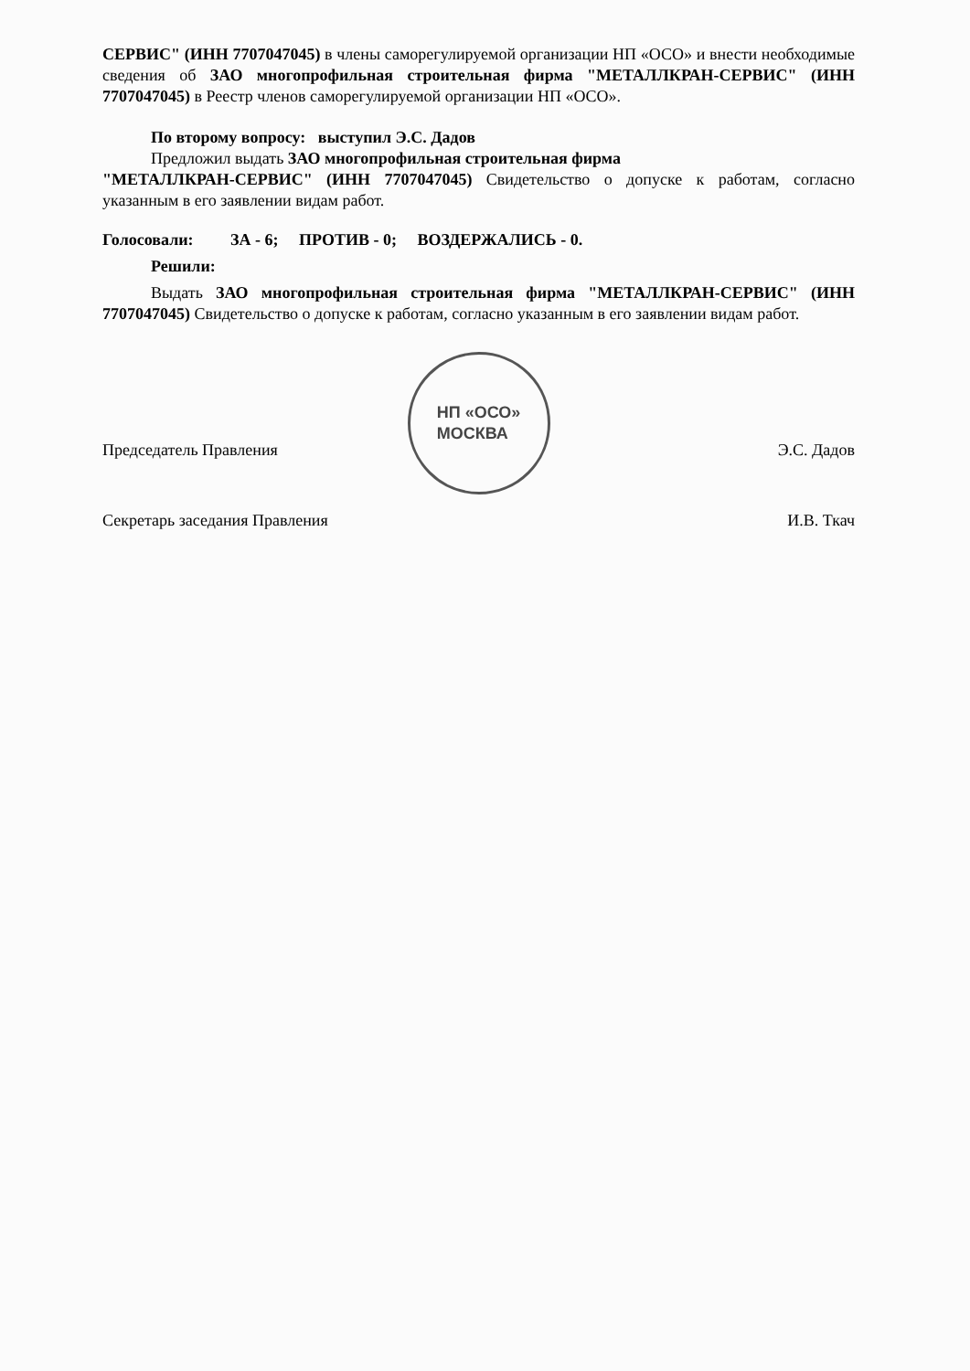СЕРВИС" (ИНН 7707047045) в члены саморегулируемой организации НП «ОСО» и внести необходимые сведения об ЗАО многопрофильная строительная фирма "МЕТАЛЛКРАН-СЕРВИС" (ИНН 7707047045) в Реестр членов саморегулируемой организации НП «ОСО».
По второму вопросу: выступил Э.С. Дадов
Предложил выдать ЗАО многопрофильная строительная фирма
"МЕТАЛЛКРАН-СЕРВИС" (ИНН 7707047045) Свидетельство о допуске к работам, согласно указанным в его заявлении видам работ.
Голосовали: ЗА - 6; ПРОТИВ - 0; ВОЗДЕРЖАЛИСЬ - 0.
Решили:
Выдать ЗАО многопрофильная строительная фирма "МЕТАЛЛКРАН-СЕРВИС" (ИНН 7707047045) Свидетельство о допуске к работам, согласно указанным в его заявлении видам работ.
НП «ОСО»
МОСКВА
Председатель Правления Э.С. Дадов
Секретарь заседания Правления И.В. Ткач